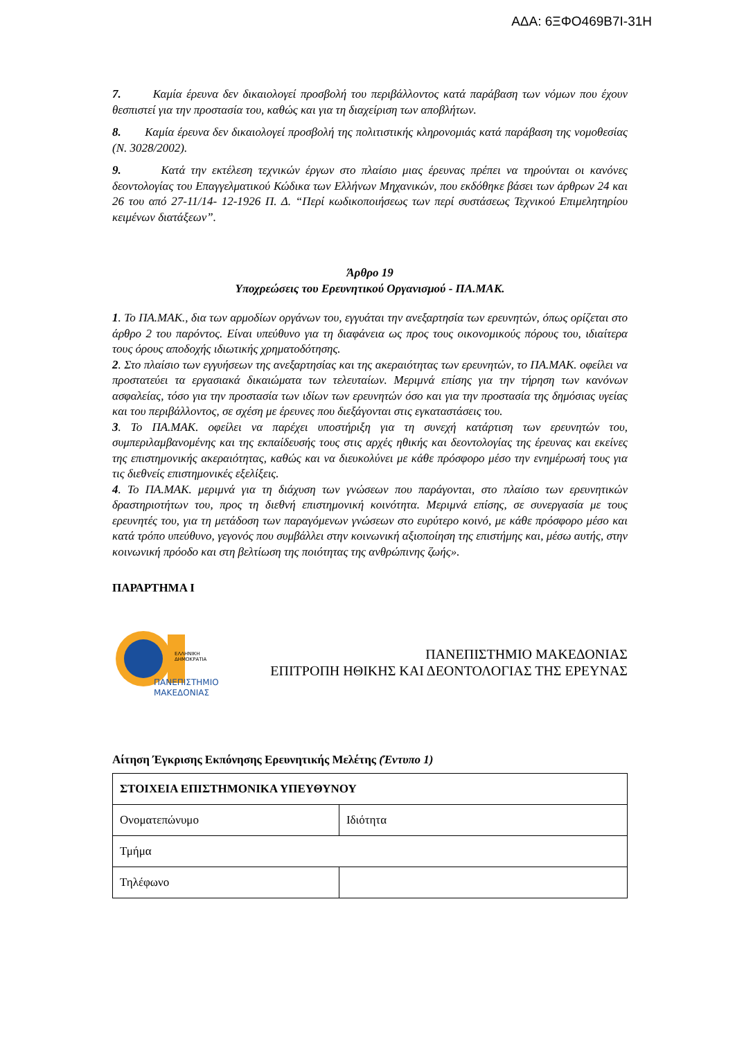ΑΔΑ: 6ΞΦΟ469Β7Ι-31Η
7. Καμία έρευνα δεν δικαιολογεί προσβολή του περιβάλλοντος κατά παράβαση των νόμων που έχουν θεσπιστεί για την προστασία του, καθώς και για τη διαχείριση των αποβλήτων.
8. Καμία έρευνα δεν δικαιολογεί προσβολή της πολιτιστικής κληρονομιάς κατά παράβαση της νομοθεσίας (Ν. 3028/2002).
9. Κατά την εκτέλεση τεχνικών έργων στο πλαίσιο μιας έρευνας πρέπει να τηρούνται οι κανόνες δεοντολογίας του Επαγγελματικού Κώδικα των Ελλήνων Μηχανικών, που εκδόθηκε βάσει των άρθρων 24 και 26 του από 27-11/14- 12-1926 Π. Δ. “Περί κωδικοποιήσεως των περί συστάσεως Τεχνικού Επιμελητηρίου κειμένων διατάξεων”.
Άρθρο 19
Υποχρεώσεις του Ερευνητικού Οργανισμού - ΠΑ.ΜΑΚ.
1. Το ΠΑ.ΜΑΚ., δια των αρμοδίων οργάνων του, εγγυάται την ανεξαρτησία των ερευνητών, όπως ορίζεται στο άρθρο 2 του παρόντος. Είναι υπεύθυνο για τη διαφάνεια ως προς τους οικονομικούς πόρους του, ιδιαίτερα τους όρους αποδοχής ιδιωτικής χρηματοδότησης.
2. Στο πλαίσιο των εγγυήσεων της ανεξαρτησίας και της ακεραιότητας των ερευνητών, το ΠΑ.ΜΑΚ. οφείλει να προστατεύει τα εργασιακά δικαιώματα των τελευταίων. Μεριμνά επίσης για την τήρηση των κανόνων ασφαλείας, τόσο για την προστασία των ιδίων των ερευνητών όσο και για την προστασία της δημόσιας υγείας και του περιβάλλοντος, σε σχέση με έρευνες που διεξάγονται στις εγκαταστάσεις του.
3. Το ΠΑ.ΜΑΚ. οφείλει να παρέχει υποστήριξη για τη συνεχή κατάρτιση των ερευνητών του, συμπεριλαμβανομένης και της εκπαίδευσής τους στις αρχές ηθικής και δεοντολογίας της έρευνας και εκείνες της επιστημονικής ακεραιότητας, καθώς και να διευκολύνει με κάθε πρόσφορο μέσο την ενημέρωσή τους για τις διεθνείς επιστημονικές εξελίξεις.
4. Το ΠΑ.ΜΑΚ. μεριμνά για τη διάχυση των γνώσεων που παράγονται, στο πλαίσιο των ερευνητικών δραστηριοτήτων του, προς τη διεθνή επιστημονική κοινότητα. Μεριμνά επίσης, σε συνεργασία με τους ερευνητές του, για τη μετάδοση των παραγόμενων γνώσεων στο ευρύτερο κοινό, με κάθε πρόσφορο μέσο και κατά τρόπο υπεύθυνο, γεγονός που συμβάλλει στην κοινωνική αξιοποίηση της επιστήμης και, μέσω αυτής, στην κοινωνική πρόοδο και στη βελτίωση της ποιότητας της ανθρώπινης ζωής».
ΠΑΡΑΡΤΗΜΑ Ι
ΕΛΛΗΝΙΚΗ
ΔΗΜΟΚΡΑΤΙΑ
ΠΑΝΕΠΙΣΤΗΜΙΟ
ΜΑΚΕΔΟΝΙΑΣ
ΠΑΝΕΠΙΣΤΗΜΙΟ ΜΑΚΕΔΟΝΙΑΣ
ΕΠΙΤΡΟΠΗ ΗΘΙΚΗΣ ΚΑΙ ΔΕΟΝΤΟΛΟΓΙΑΣ ΤΗΣ ΕΡΕΥΝΑΣ
Αίτηση Έγκρισης Εκπόνησης Ερευνητικής Μελέτης (Έντυπο 1)
| ΣΤΟΙΧΕΙΑ ΕΠΙΣΤΗΜΟΝΙΚΑ ΥΠΕΥΘΥΝΟΥ | |
| Ονοματεπώνυμο | Ιδιότητα |
| Τμήμα | |
| Τηλέφωνο | |